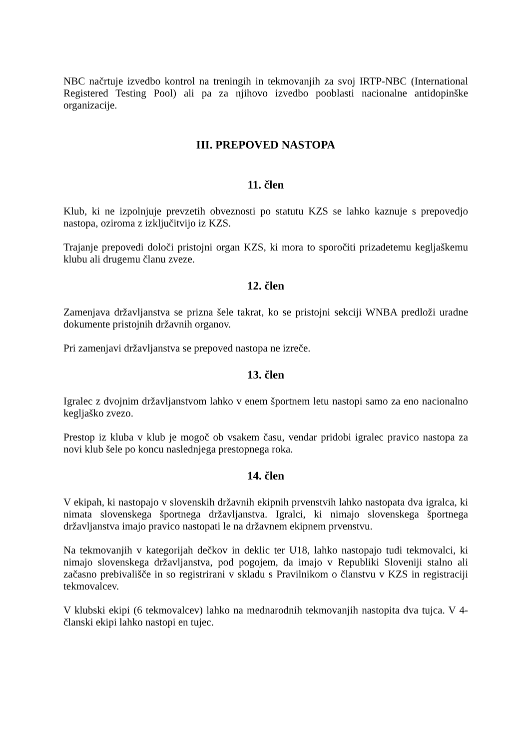NBC načrtuje izvedbo kontrol na treningih in tekmovanjih za svoj IRTP-NBC (International Registered Testing Pool) ali pa za njihovo izvedbo pooblasti nacionalne antidopinške organizacije.
III. PREPOVED NASTOPA
11. člen
Klub, ki ne izpolnjuje prevzetih obveznosti po statutu KZS se lahko kaznuje s prepovedjo nastopa, oziroma z izključitvijo iz KZS.
Trajanje prepovedi določi pristojni organ KZS, ki mora to sporočiti prizadetemu kegljaškemu klubu ali drugemu članu zveze.
12. člen
Zamenjava državljanstva se prizna šele takrat, ko se pristojni sekciji WNBA predloži uradne dokumente pristojnih državnih organov.
Pri zamenjavi državljanstva se prepoved nastopa ne izreče.
13. člen
Igralec z dvojnim državljanstvom lahko v enem športnem letu nastopi samo za eno nacionalno kegljaško zvezo.
Prestop iz kluba v klub je mogoč ob vsakem času, vendar pridobi igralec pravico nastopa za novi klub šele po koncu naslednjega prestopnega roka.
14. člen
V ekipah, ki nastopajo v slovenskih državnih ekipnih prvenstvih lahko nastopata dva igralca, ki nimata slovenskega športnega državljanstva. Igralci, ki nimajo slovenskega športnega državljanstva imajo pravico nastopati le na državnem ekipnem prvenstvu.
Na tekmovanjih v kategorijah dečkov in deklic ter U18, lahko nastopajo tudi tekmovalci, ki nimajo slovenskega državljanstva, pod pogojem, da imajo v Republiki Sloveniji stalno ali začasno prebivališče in so registrirani v skladu s Pravilnikom o članstvu v KZS in registraciji tekmovalcev.
V klubski ekipi (6 tekmovalcev) lahko na mednarodnih tekmovanjih nastopita dva tujca. V 4-članski ekipi lahko nastopi en tujec.